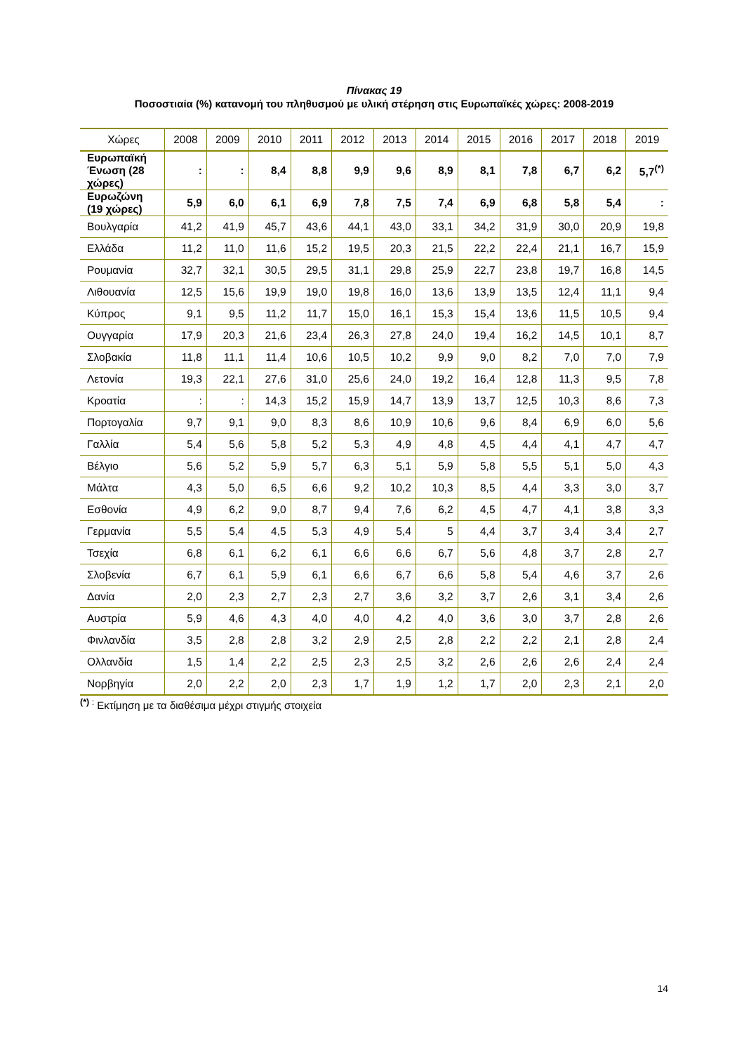Πίνακας 19
Ποσοστιαία (%) κατανομή του πληθυσμού με υλική στέρηση στις Ευρωπαϊκές χώρες: 2008-2019
| Χώρες | 2008 | 2009 | 2010 | 2011 | 2012 | 2013 | 2014 | 2015 | 2016 | 2017 | 2018 | 2019 |
| --- | --- | --- | --- | --- | --- | --- | --- | --- | --- | --- | --- | --- |
| Ευρωπαϊκή Ένωση (28 χώρες) | : | : | 8,4 | 8,8 | 9,9 | 9,6 | 8,9 | 8,1 | 7,8 | 6,7 | 6,2 | 5,7<sup>(*)</sup> |
| Ευρωζώνη (19 χώρες) | 5,9 | 6,0 | 6,1 | 6,9 | 7,8 | 7,5 | 7,4 | 6,9 | 6,8 | 5,8 | 5,4 | : |
| Βουλγαρία | 41,2 | 41,9 | 45,7 | 43,6 | 44,1 | 43,0 | 33,1 | 34,2 | 31,9 | 30,0 | 20,9 | 19,8 |
| Ελλάδα | 11,2 | 11,0 | 11,6 | 15,2 | 19,5 | 20,3 | 21,5 | 22,2 | 22,4 | 21,1 | 16,7 | 15,9 |
| Ρουμανία | 32,7 | 32,1 | 30,5 | 29,5 | 31,1 | 29,8 | 25,9 | 22,7 | 23,8 | 19,7 | 16,8 | 14,5 |
| Λιθουανία | 12,5 | 15,6 | 19,9 | 19,0 | 19,8 | 16,0 | 13,6 | 13,9 | 13,5 | 12,4 | 11,1 | 9,4 |
| Κύπρος | 9,1 | 9,5 | 11,2 | 11,7 | 15,0 | 16,1 | 15,3 | 15,4 | 13,6 | 11,5 | 10,5 | 9,4 |
| Ουγγαρία | 17,9 | 20,3 | 21,6 | 23,4 | 26,3 | 27,8 | 24,0 | 19,4 | 16,2 | 14,5 | 10,1 | 8,7 |
| Σλοβακία | 11,8 | 11,1 | 11,4 | 10,6 | 10,5 | 10,2 | 9,9 | 9,0 | 8,2 | 7,0 | 7,0 | 7,9 |
| Λετονία | 19,3 | 22,1 | 27,6 | 31,0 | 25,6 | 24,0 | 19,2 | 16,4 | 12,8 | 11,3 | 9,5 | 7,8 |
| Κροατία | : | : | 14,3 | 15,2 | 15,9 | 14,7 | 13,9 | 13,7 | 12,5 | 10,3 | 8,6 | 7,3 |
| Πορτογαλία | 9,7 | 9,1 | 9,0 | 8,3 | 8,6 | 10,9 | 10,6 | 9,6 | 8,4 | 6,9 | 6,0 | 5,6 |
| Γαλλία | 5,4 | 5,6 | 5,8 | 5,2 | 5,3 | 4,9 | 4,8 | 4,5 | 4,4 | 4,1 | 4,7 | 4,7 |
| Βέλγιο | 5,6 | 5,2 | 5,9 | 5,7 | 6,3 | 5,1 | 5,9 | 5,8 | 5,5 | 5,1 | 5,0 | 4,3 |
| Μάλτα | 4,3 | 5,0 | 6,5 | 6,6 | 9,2 | 10,2 | 10,3 | 8,5 | 4,4 | 3,3 | 3,0 | 3,7 |
| Εσθονία | 4,9 | 6,2 | 9,0 | 8,7 | 9,4 | 7,6 | 6,2 | 4,5 | 4,7 | 4,1 | 3,8 | 3,3 |
| Γερμανία | 5,5 | 5,4 | 4,5 | 5,3 | 4,9 | 5,4 | 5 | 4,4 | 3,7 | 3,4 | 3,4 | 2,7 |
| Τσεχία | 6,8 | 6,1 | 6,2 | 6,1 | 6,6 | 6,6 | 6,7 | 5,6 | 4,8 | 3,7 | 2,8 | 2,7 |
| Σλοβενία | 6,7 | 6,1 | 5,9 | 6,1 | 6,6 | 6,7 | 6,6 | 5,8 | 5,4 | 4,6 | 3,7 | 2,6 |
| Δανία | 2,0 | 2,3 | 2,7 | 2,3 | 2,7 | 3,6 | 3,2 | 3,7 | 2,6 | 3,1 | 3,4 | 2,6 |
| Αυστρία | 5,9 | 4,6 | 4,3 | 4,0 | 4,0 | 4,2 | 4,0 | 3,6 | 3,0 | 3,7 | 2,8 | 2,6 |
| Φινλανδία | 3,5 | 2,8 | 2,8 | 3,2 | 2,9 | 2,5 | 2,8 | 2,2 | 2,2 | 2,1 | 2,8 | 2,4 |
| Ολλανδία | 1,5 | 1,4 | 2,2 | 2,5 | 2,3 | 2,5 | 3,2 | 2,6 | 2,6 | 2,6 | 2,4 | 2,4 |
| Νορβηγία | 2,0 | 2,2 | 2,0 | 2,3 | 1,7 | 1,9 | 1,2 | 1,7 | 2,0 | 2,3 | 2,1 | 2,0 |
<sup>(*) :</sup> Εκτίμηση με τα διαθέσιμα μέχρι στιγμής στοιχεία
14